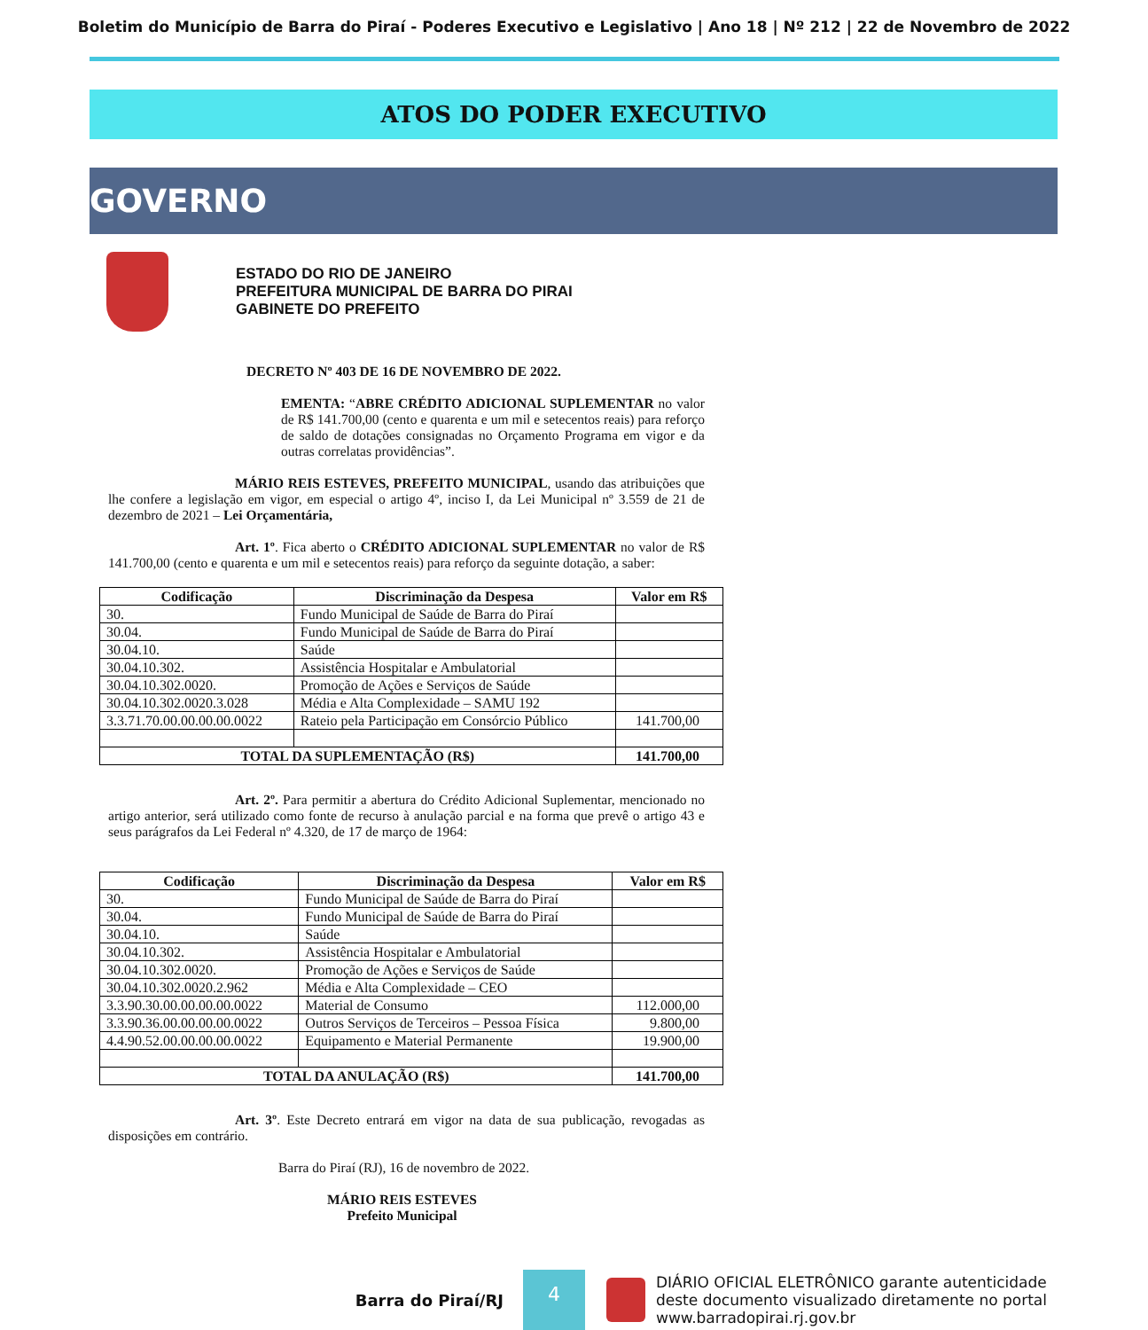Boletim do Município de Barra do Piraí - Poderes Executivo e Legislativo | Ano 18 | Nº 212 | 22 de Novembro de 2022
ATOS DO PODER EXECUTIVO
GOVERNO
ESTADO DO RIO DE JANEIRO
PREFEITURA MUNICIPAL DE BARRA DO PIRAI
GABINETE DO PREFEITO
DECRETO Nº 403 DE 16 DE NOVEMBRO DE 2022.
EMENTA: “ABRE CRÉDITO ADICIONAL SUPLEMENTAR no valor de R$ 141.700,00 (cento e quarenta e um mil e setecentos reais) para reforço de saldo de dotações consignadas no Orçamento Programa em vigor e da outras correlatas providências”.
MÁRIO REIS ESTEVES, PREFEITO MUNICIPAL, usando das atribuições que lhe confere a legislação em vigor, em especial o artigo 4º, inciso I, da Lei Municipal nº 3.559 de 21 de dezembro de 2021 – Lei Orçamentária,
Art. 1º. Fica aberto o CRÉDITO ADICIONAL SUPLEMENTAR no valor de R$ 141.700,00 (cento e quarenta e um mil e setecentos reais) para reforço da seguinte dotação, a saber:
| Codificação | Discriminação da Despesa | Valor em R$ |
| --- | --- | --- |
| 30. | Fundo Municipal de Saúde de Barra do Piraí | |
| 30.04. | Fundo Municipal de Saúde de Barra do Piraí | |
| 30.04.10. | Saúde | |
| 30.04.10.302. | Assistência Hospitalar e Ambulatorial | |
| 30.04.10.302.0020. | Promoção de Ações e Serviços de Saúde | |
| 30.04.10.302.0020.3.028 | Média e Alta Complexidade – SAMU 192 | |
| 3.3.71.70.00.00.00.00.0022 | Rateio pela Participação em Consórcio Público | 141.700,00 |
| TOTAL DA SUPLEMENTAÇÃO (R$) | | 141.700,00 |
Art. 2º. Para permitir a abertura do Crédito Adicional Suplementar, mencionado no artigo anterior, será utilizado como fonte de recurso à anulação parcial e na forma que prevê o artigo 43 e seus parágrafos da Lei Federal nº 4.320, de 17 de março de 1964:
| Codificação | Discriminação da Despesa | Valor em R$ |
| --- | --- | --- |
| 30. | Fundo Municipal de Saúde de Barra do Piraí | |
| 30.04. | Fundo Municipal de Saúde de Barra do Piraí | |
| 30.04.10. | Saúde | |
| 30.04.10.302. | Assistência Hospitalar e Ambulatorial | |
| 30.04.10.302.0020. | Promoção de Ações e Serviços de Saúde | |
| 30.04.10.302.0020.2.962 | Média e Alta Complexidade – CEO | |
| 3.3.90.30.00.00.00.00.0022 | Material de Consumo | 112.000,00 |
| 3.3.90.36.00.00.00.00.0022 | Outros Serviços de Terceiros – Pessoa Física | 9.800,00 |
| 4.4.90.52.00.00.00.00.0022 | Equipamento e Material Permanente | 19.900,00 |
| TOTAL DA ANULAÇÃO (R$) | | 141.700,00 |
Art. 3º. Este Decreto entrará em vigor na data de sua publicação, revogadas as disposições em contrário.
Barra do Piraí (RJ), 16 de novembro de 2022.
MÁRIO REIS ESTEVES
Prefeito Municipal
Barra do Piraí/RJ
4
DIÁRIO OFICIAL ELETRÔNICO garante autenticidade
deste documento visualizado diretamente no portal
www.barradopirai.rj.gov.br